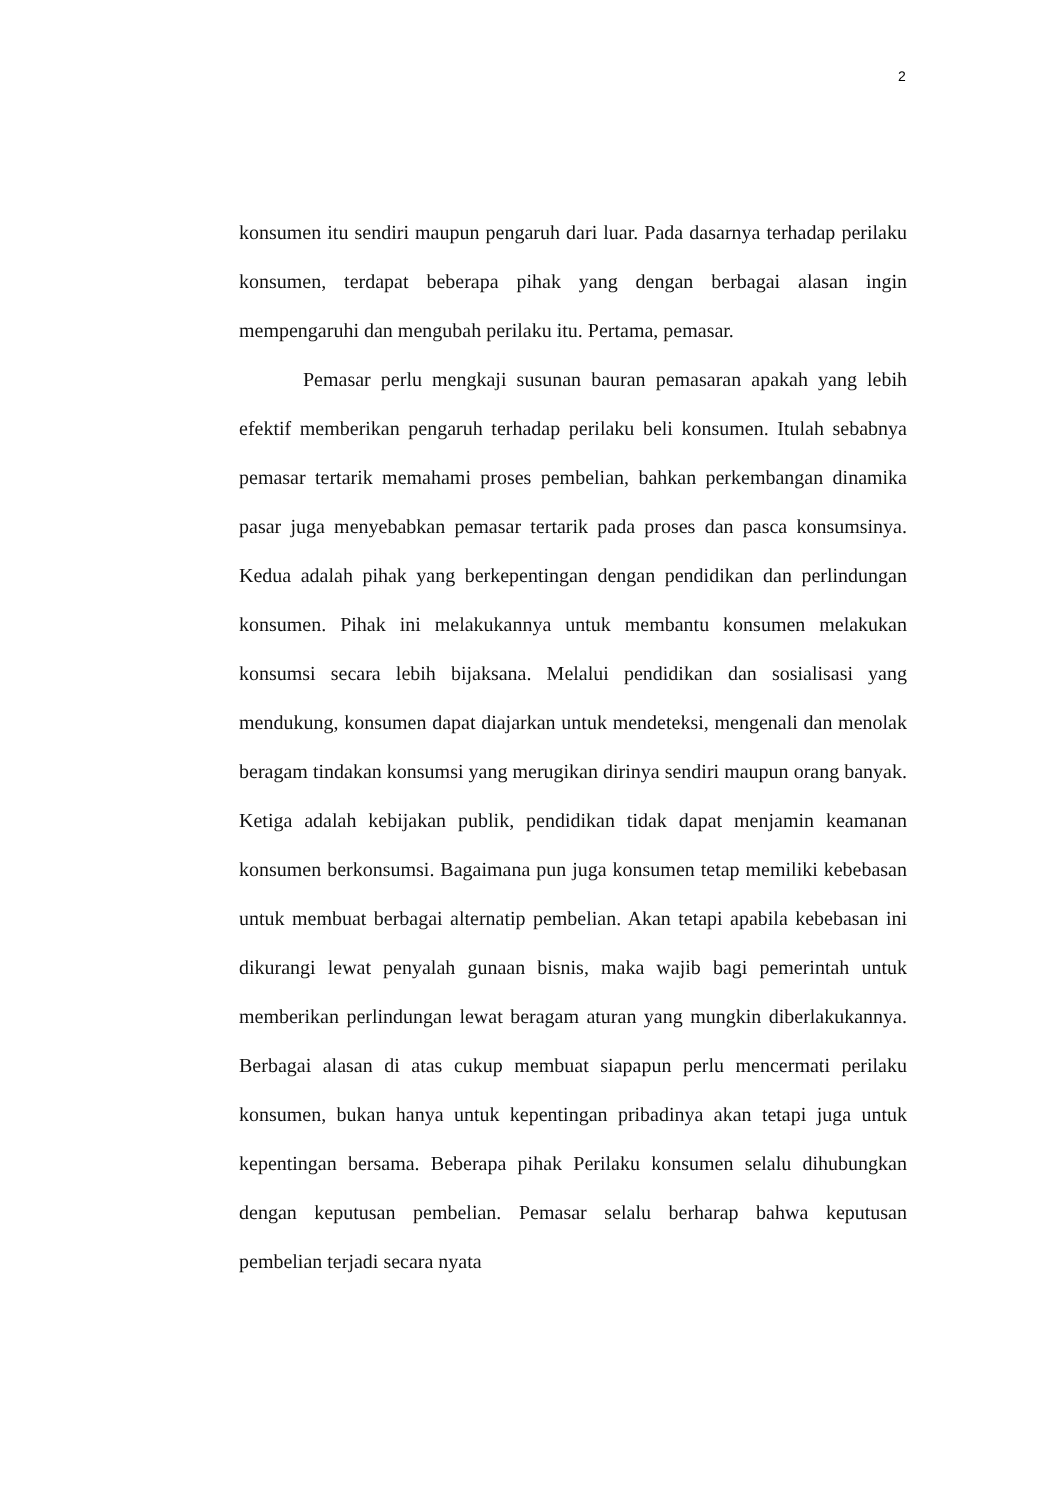2
konsumen itu sendiri maupun pengaruh dari luar. Pada dasarnya terhadap perilaku konsumen, terdapat beberapa pihak yang dengan berbagai alasan ingin mempengaruhi dan mengubah perilaku itu. Pertama, pemasar.
Pemasar perlu mengkaji susunan bauran pemasaran apakah yang lebih efektif memberikan pengaruh terhadap perilaku beli konsumen. Itulah sebabnya pemasar tertarik memahami proses pembelian, bahkan perkembangan dinamika pasar juga menyebabkan pemasar tertarik pada proses dan pasca konsumsinya. Kedua adalah pihak yang berkepentingan dengan pendidikan dan perlindungan konsumen. Pihak ini melakukannya untuk membantu konsumen melakukan konsumsi secara lebih bijaksana. Melalui pendidikan dan sosialisasi yang mendukung, konsumen dapat diajarkan untuk mendeteksi, mengenali dan menolak beragam tindakan konsumsi yang merugikan dirinya sendiri maupun orang banyak. Ketiga adalah kebijakan publik, pendidikan tidak dapat menjamin keamanan konsumen berkonsumsi. Bagaimana pun juga konsumen tetap memiliki kebebasan untuk membuat berbagai alternatip pembelian. Akan tetapi apabila kebebasan ini dikurangi lewat penyalah gunaan bisnis, maka wajib bagi pemerintah untuk memberikan perlindungan lewat beragam aturan yang mungkin diberlakukannya. Berbagai alasan di atas cukup membuat siapapun perlu mencermati perilaku konsumen, bukan hanya untuk kepentingan pribadinya akan tetapi juga untuk kepentingan bersama. Beberapa pihak Perilaku konsumen selalu dihubungkan dengan keputusan pembelian. Pemasar selalu berharap bahwa keputusan pembelian terjadi secara nyata